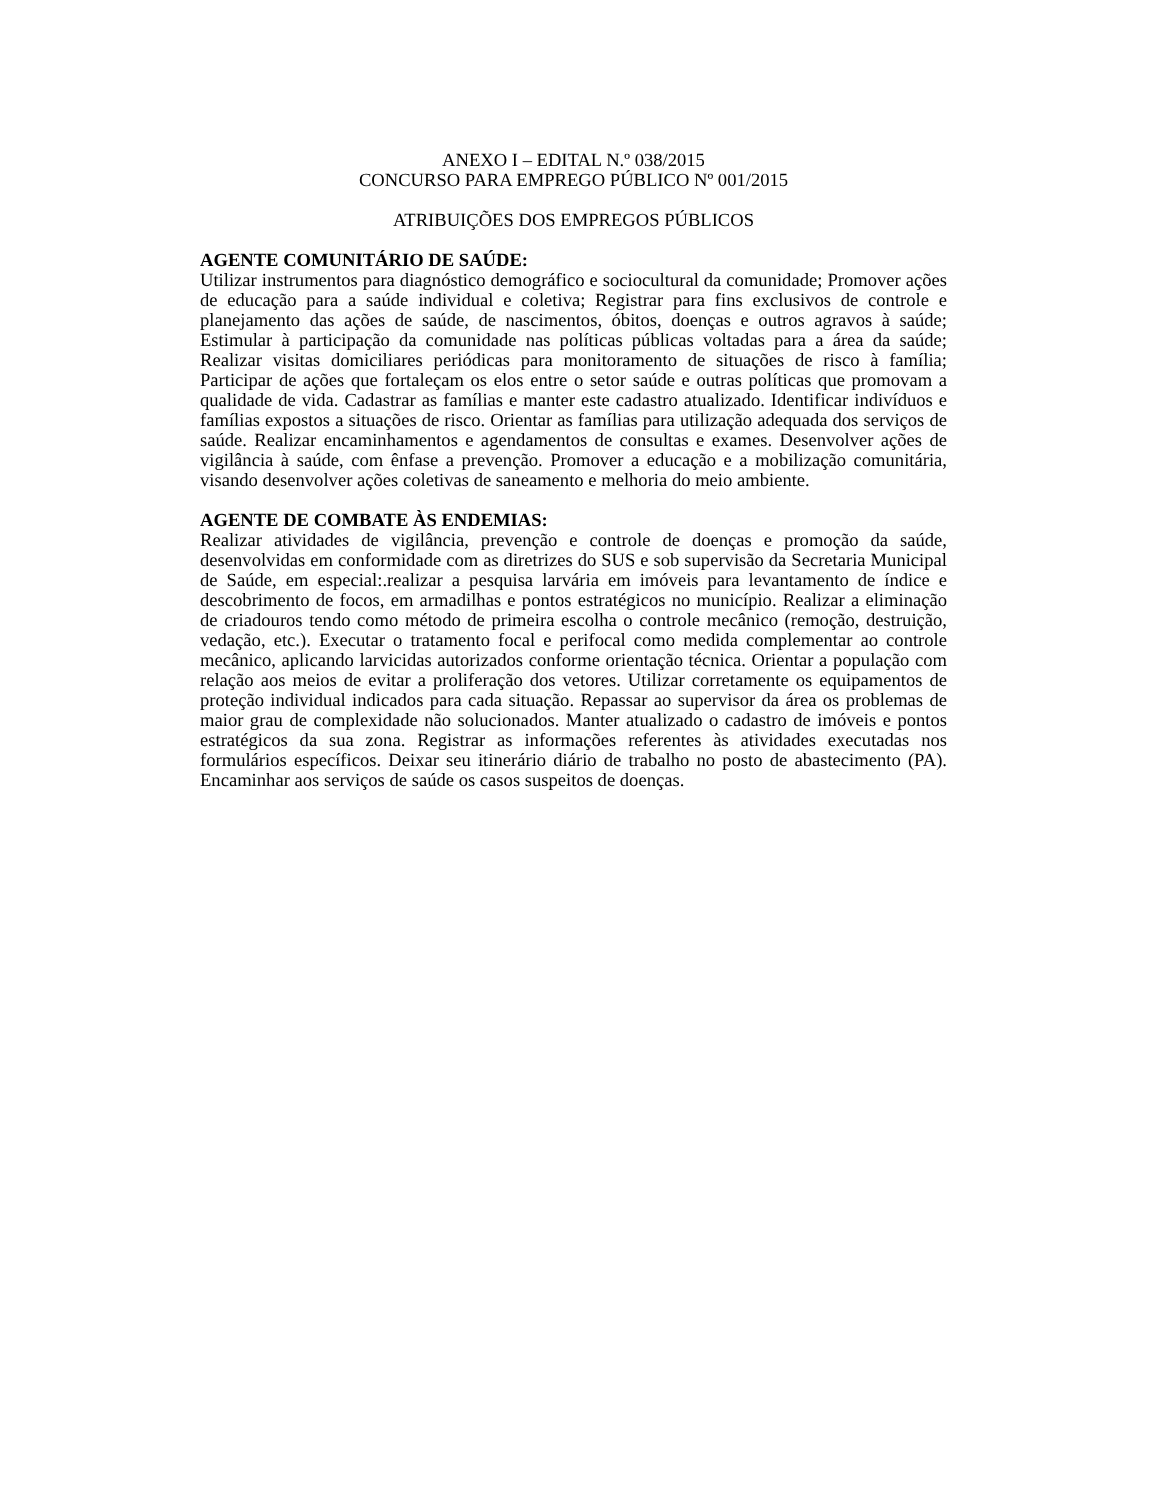ANEXO I – EDITAL N.º 038/2015
CONCURSO PARA EMPREGO PÚBLICO Nº 001/2015
ATRIBUIÇÕES DOS EMPREGOS PÚBLICOS
AGENTE COMUNITÁRIO DE SAÚDE:
Utilizar instrumentos para diagnóstico demográfico e sociocultural da comunidade; Promover ações de educação para a saúde individual e coletiva; Registrar para fins exclusivos de controle e planejamento das ações de saúde, de nascimentos, óbitos, doenças e outros agravos à saúde; Estimular à participação da comunidade nas políticas públicas voltadas para a área da saúde; Realizar visitas domiciliares periódicas para monitoramento de situações de risco à família; Participar de ações que fortaleçam os elos entre o setor saúde e outras políticas que promovam a qualidade de vida. Cadastrar as famílias e manter este cadastro atualizado. Identificar indivíduos e famílias expostos a situações de risco. Orientar as famílias para utilização adequada dos serviços de saúde. Realizar encaminhamentos e agendamentos de consultas e exames. Desenvolver ações de vigilância à saúde, com ênfase a prevenção. Promover a educação e a mobilização comunitária, visando desenvolver ações coletivas de saneamento e melhoria do meio ambiente.
AGENTE DE COMBATE ÀS ENDEMIAS:
Realizar atividades de vigilância, prevenção e controle de doenças e promoção da saúde, desenvolvidas em conformidade com as diretrizes do SUS e sob supervisão da Secretaria Municipal de Saúde, em especial:.realizar a pesquisa larvária em imóveis para levantamento de índice e descobrimento de focos, em armadilhas e pontos estratégicos no município. Realizar a eliminação de criadouros tendo como método de primeira escolha o controle mecânico (remoção, destruição, vedação, etc.). Executar o tratamento focal e perifocal como medida complementar ao controle mecânico, aplicando larvicidas autorizados conforme orientação técnica. Orientar a população com relação aos meios de evitar a proliferação dos vetores. Utilizar corretamente os equipamentos de proteção individual indicados para cada situação. Repassar ao supervisor da área os problemas de maior grau de complexidade não solucionados. Manter atualizado o cadastro de imóveis e pontos estratégicos da sua zona. Registrar as informações referentes às atividades executadas nos formulários específicos. Deixar seu itinerário diário de trabalho no posto de abastecimento (PA). Encaminhar aos serviços de saúde os casos suspeitos de doenças.